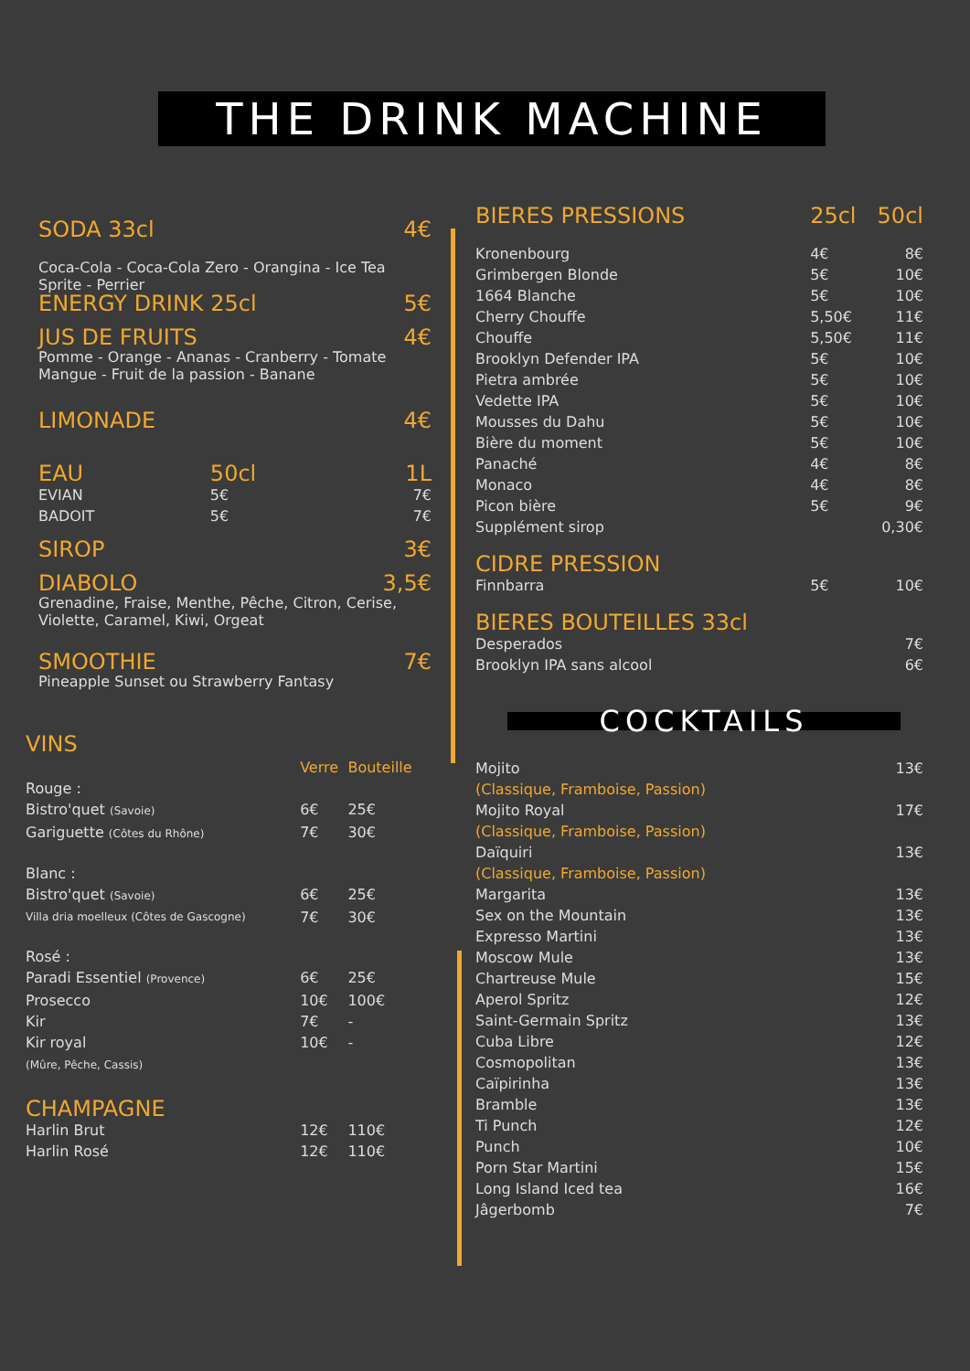THE DRINK MACHINE
| SODA 33cl | 4€ |
Coca-Cola - Coca-Cola Zero - Orangina - Ice Tea
Sprite - Perrier
| ENERGY DRINK 25cl | 5€ |
| JUS DE FRUITS | 4€ |
Pomme - Orange - Ananas - Cranberry - Tomate
Mangue - Fruit de la passion - Banane
| LIMONADE | 4€ |
| EAU | 50cl | 1L |
| EVIAN | 5€ | 7€ |
| BADOIT | 5€ | 7€ |
| SIROP | 3€ |
| DIABOLO | 3,5€ |
Grenadine, Fraise, Menthe, Pêche, Citron, Cerise,
Violette, Caramel, Kiwi, Orgeat
| SMOOTHIE | 7€ |
Pineapple Sunset ou Strawberry Fantasy
VINS
| | Verre | Bouteille |
| --- | --- | --- |
| Rouge : | | |
| Bistro'quet (Savoie) | 6€ | 25€ |
| Gariguette (Côtes du Rhône) | 7€ | 30€ |
| Blanc : | | |
| Bistro'quet (Savoie) | 6€ | 25€ |
| Villa dria moelleux (Côtes de Gascogne) | 7€ | 30€ |
| Rosé : | | |
| Paradi Essentiel (Provence) | 6€ | 25€ |
| Prosecco | 10€ | 100€ |
| Kir | 7€ | - |
| Kir royal (Mûre, Pêche, Cassis) | 10€ | - |
| CHAMPAGNE | | |
| Harlin Brut | 12€ | 110€ |
| Harlin Rosé | 12€ | 110€ |
| BIERES PRESSIONS | 25cl | 50cl |
| Kronenbourg | 4€ | 8€ |
| Grimbergen Blonde | 5€ | 10€ |
| 1664 Blanche | 5€ | 10€ |
| Cherry Chouffe | 5,50€ | 11€ |
| Chouffe | 5,50€ | 11€ |
| Brooklyn Defender IPA | 5€ | 10€ |
| Pietra ambrée | 5€ | 10€ |
| Vedette IPA | 5€ | 10€ |
| Mousses du Dahu | 5€ | 10€ |
| Bière du moment | 5€ | 10€ |
| Panaché | 4€ | 8€ |
| Monaco | 4€ | 8€ |
| Picon bière | 5€ | 9€ |
| Supplément sirop | | 0,30€ |
| CIDRE PRESSION | | |
| Finnbarra | 5€ | 10€ |
| BIERES BOUTEILLES 33cl | | |
| Desperados | | 7€ |
| Brooklyn IPA sans alcool | | 6€ |
COCKTAILS
| Mojito (Classique, Framboise, Passion) | 13€ |
| Mojito Royal (Classique, Framboise, Passion) | 17€ |
| Daïquiri (Classique, Framboise, Passion) | 13€ |
| Margarita | 13€ |
| Sex on the Mountain | 13€ |
| Expresso Martini | 13€ |
| Moscow Mule | 13€ |
| Chartreuse Mule | 15€ |
| Aperol Spritz | 12€ |
| Saint-Germain Spritz | 13€ |
| Cuba Libre | 12€ |
| Cosmopolitan | 13€ |
| Caïpirinha | 13€ |
| Bramble | 13€ |
| Ti Punch | 12€ |
| Punch | 10€ |
| Porn Star Martini | 15€ |
| Long Island Iced tea | 16€ |
| Jâgerbomb | 7€ |